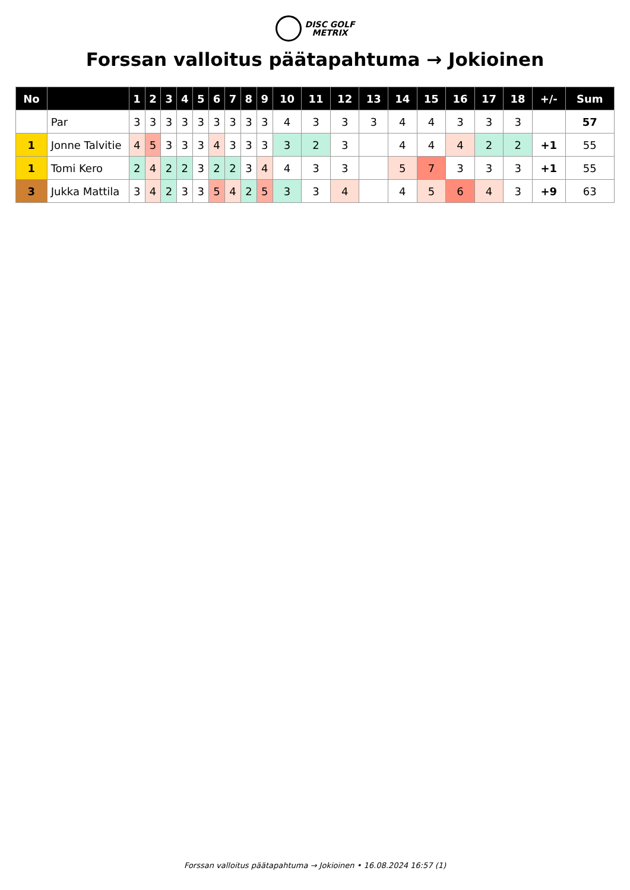DISC GOLF
METRIX
Forssan valloitus päätapahtuma → Jokioinen
| No | | 1 | 2 | 3 | 4 | 5 | 6 | 7 | 8 | 9 | 10 | 11 | 12 | 13 | 14 | 15 | 16 | 17 | 18 | +/- | Sum |
| --- | --- | --- | --- | --- | --- | --- | --- | --- | --- | --- | --- | --- | --- | --- | --- | --- | --- | --- | --- | --- | --- |
| | Par | 3 | 3 | 3 | 3 | 3 | 3 | 3 | 3 | 3 | 4 | 3 | 3 | 3 | 4 | 4 | 3 | 3 | 3 | | 57 |
| 1 | Jonne Talvitie | 4 | 5 | 3 | 3 | 3 | 4 | 3 | 3 | 3 | 3 | 2 | 3 | | 4 | 4 | 4 | 2 | 2 | +1 | 55 |
| 1 | Tomi Kero | 2 | 4 | 2 | 2 | 3 | 2 | 2 | 3 | 4 | 4 | 3 | 3 | | 5 | 7 | 3 | 3 | 3 | +1 | 55 |
| 3 | Jukka Mattila | 3 | 4 | 2 | 3 | 3 | 5 | 4 | 2 | 5 | 3 | 3 | 4 | | 4 | 5 | 6 | 4 | 3 | +9 | 63 |
Forssan valloitus päätapahtuma → Jokioinen • 16.08.2024 16:57 (1)